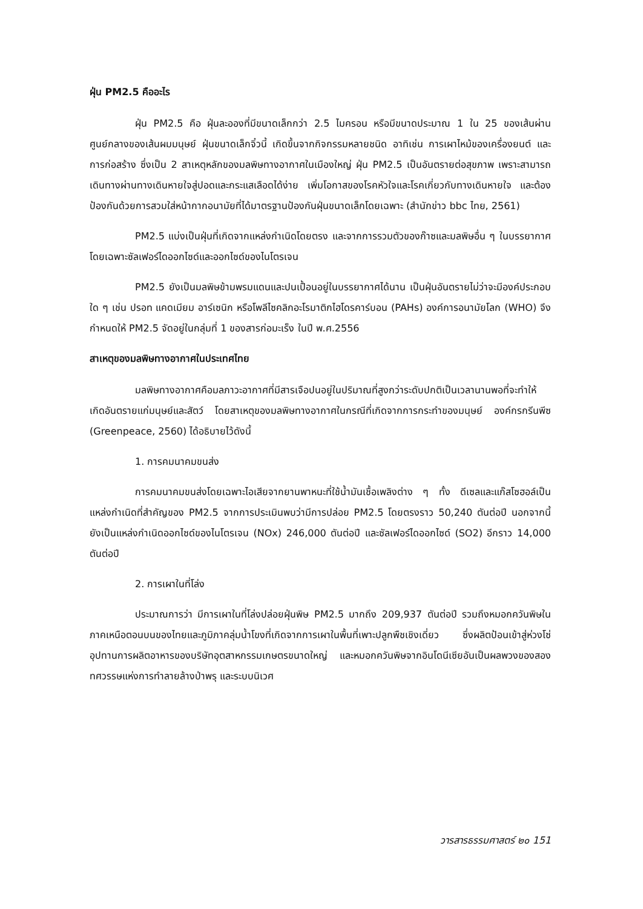ฝุ่น PM2.5 คืออะไร
ฝุ่น PM2.5 คือ ฝุ่นละอองที่มีขนาดเล็กกว่า 2.5 ไมครอน หรือมีขนาดประมาณ 1 ใน 25 ของเส้นผ่านศูนย์กลางของเส้นผมมนุษย์ ฝุ่นขนาดเล็กจิ๋วนี้ เกิดขึ้นจากกิจกรรมหลายชนิด อาทิเช่น การเผาไหม้ของเครื่องยนต์ และการก่อสร้าง ซึ่งเป็น 2 สาเหตุหลักของมลพิษทางอากาศในเมืองใหญ่ ฝุ่น PM2.5 เป็นอันตรายต่อสุขภาพ เพราะสามารถเดินทางผ่านทางเดินหายใจสู่ปอดและกระแสเลือดได้ง่าย เพิ่มโอกาสของโรคหัวใจและโรคเกี่ยวกับทางเดินหายใจ และต้องป้องกันด้วยการสวมใส่หน้ากากอนามัยที่ได้มาตรฐานป้องกันฝุ่นขนาดเล็กโดยเฉพาะ (สำนักข่าว bbc ไทย, 2561)
PM2.5 แบ่งเป็นฝุ่นที่เกิดจากแหล่งกำเนิดโดยตรง และจากการรวมตัวของก๊าซและมลพิษอื่น ๆ ในบรรยากาศ โดยเฉพาะซัลเฟอร์ไดออกไซด์และออกไซด์ของไนโตรเจน
PM2.5 ยังเป็นมลพิษข้ามพรมแดนและปนเปื้อนอยู่ในบรรยากาศได้นาน เป็นฝุ่นอันตรายไม่ว่าจะมีองค์ประกอบใด ๆ เช่น ปรอท แคดเมียม อาร์เซนิก หรือโพลีไซคลิกอะโรมาติกไฮโดรคาร์บอน (PAHs) องค์การอนามัยโลก (WHO) จึงกำหนดให้ PM2.5 จัดอยู่ในกลุ่มที่ 1 ของสารก่อมะเร็ง ในปี พ.ศ.2556
สาเหตุของมลพิษทางอากาศในประเทศไทย
มลพิษทางอากาศคือมลภาวะอากาศที่มีสารเจือปนอยู่ในปริมาณที่สูงกว่าระดับปกติเป็นเวลานานพอที่จะทำให้เกิดอันตรายแก่มนุษย์และสัตว์ โดยสาเหตุของมลพิษทางอากาศในกรณีที่เกิดจากการกระทำของมนุษย์ องค์กรกรีนพีซ (Greenpeace, 2560) ได้อธิบายไว้ดังนี้
1. การคมนาคมขนส่ง
การคมนาคมขนส่งโดยเฉพาะไอเสียจากยานพาหนะที่ใช้น้ำมันเชื้อเพลิงต่าง ๆ ทั้ง ดีเซลและแก๊สโซฮอล์เป็นแหล่งกำเนิดที่สำคัญของ PM2.5 จากการประเมินพบว่ามีการปล่อย PM2.5 โดยตรงราว 50,240 ตันต่อปี นอกจากนี้ ยังเป็นแหล่งกำเนิดออกไซด์ของไนโตรเจน (NOx) 246,000 ตันต่อปี และซัลเฟอร์ไดออกไซด์ (SO2) อีกราว 14,000 ตันต่อปี
2. การเผาในที่โล่ง
ประมาณการว่า มีการเผาในที่โล่งปล่อยฝุ่นพิษ PM2.5 มากถึง 209,937 ตันต่อปี รวมถึงหมอกควันพิษในภาคเหนือตอนบนของไทยและภูมิภาคลุ่มน้ำโขงที่เกิดจากการเผาในพื้นที่เพาะปลูกพืชเชิงเดี่ยว ซึ่งผลิตป้อนเข้าสู่ห่วงโซ่อุปทานการผลิตอาหารของบริษัทอุตสาหกรรมเกษตรขนาดใหญ่ และหมอกควันพิษจากอินโดนีเซียอันเป็นผลพวงของสองทศวรรษแห่งการทำลายล้างป่าพรุ และระบบนิเวศ
วารสารธรรมศาสตร์ ๒๐ 151